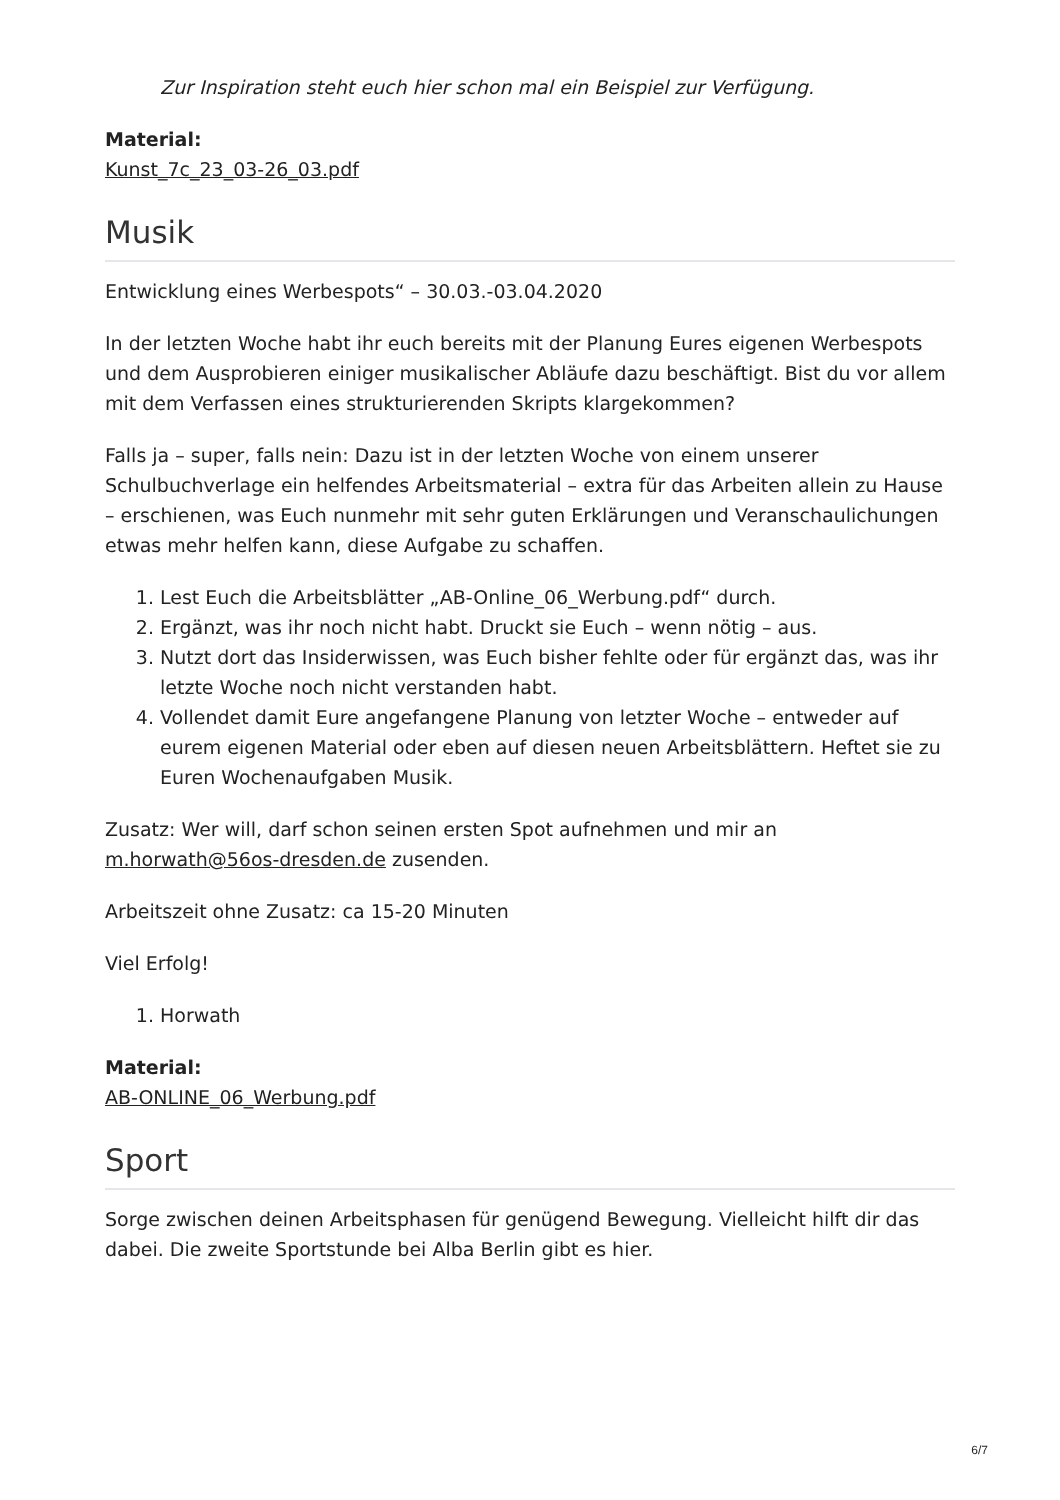Zur Inspiration steht euch hier schon mal ein Beispiel zur Verfügung.
Material:
Kunst_7c_23_03-26_03.pdf
Musik
Entwicklung eines Werbespots“ – 30.03.-03.04.2020
In der letzten Woche habt ihr euch bereits mit der Planung Eures eigenen Werbespots und dem Ausprobieren einiger musikalischer Abläufe dazu beschäftigt. Bist du vor allem mit dem Verfassen eines strukturierenden Skripts klargekommen?
Falls ja – super, falls nein: Dazu ist in der letzten Woche von einem unserer Schulbuchverlage ein helfendes Arbeitsmaterial – extra für das Arbeiten allein zu Hause – erschienen, was Euch nunmehr mit sehr guten Erklärungen und Veranschaulichungen etwas mehr helfen kann, diese Aufgabe zu schaffen.
1. Lest Euch die Arbeitsblätter „AB-Online_06_Werbung.pdf“ durch.
2. Ergänzt, was ihr noch nicht habt. Druckt sie Euch – wenn nötig – aus.
3. Nutzt dort das Insiderwissen, was Euch bisher fehlte oder für ergänzt das, was ihr letzte Woche noch nicht verstanden habt.
4. Vollendet damit Eure angefangene Planung von letzter Woche – entweder auf eurem eigenen Material oder eben auf diesen neuen Arbeitsblättern. Heftet sie zu Euren Wochenaufgaben Musik.
Zusatz: Wer will, darf schon seinen ersten Spot aufnehmen und mir an m.horwath@56os-dresden.de zusenden.
Arbeitszeit ohne Zusatz: ca 15-20 Minuten
Viel Erfolg!
1. Horwath
Material:
AB-ONLINE_06_Werbung.pdf
Sport
Sorge zwischen deinen Arbeitsphasen für genügend Bewegung. Vielleicht hilft dir das dabei. Die zweite Sportstunde bei Alba Berlin gibt es hier.
6/7